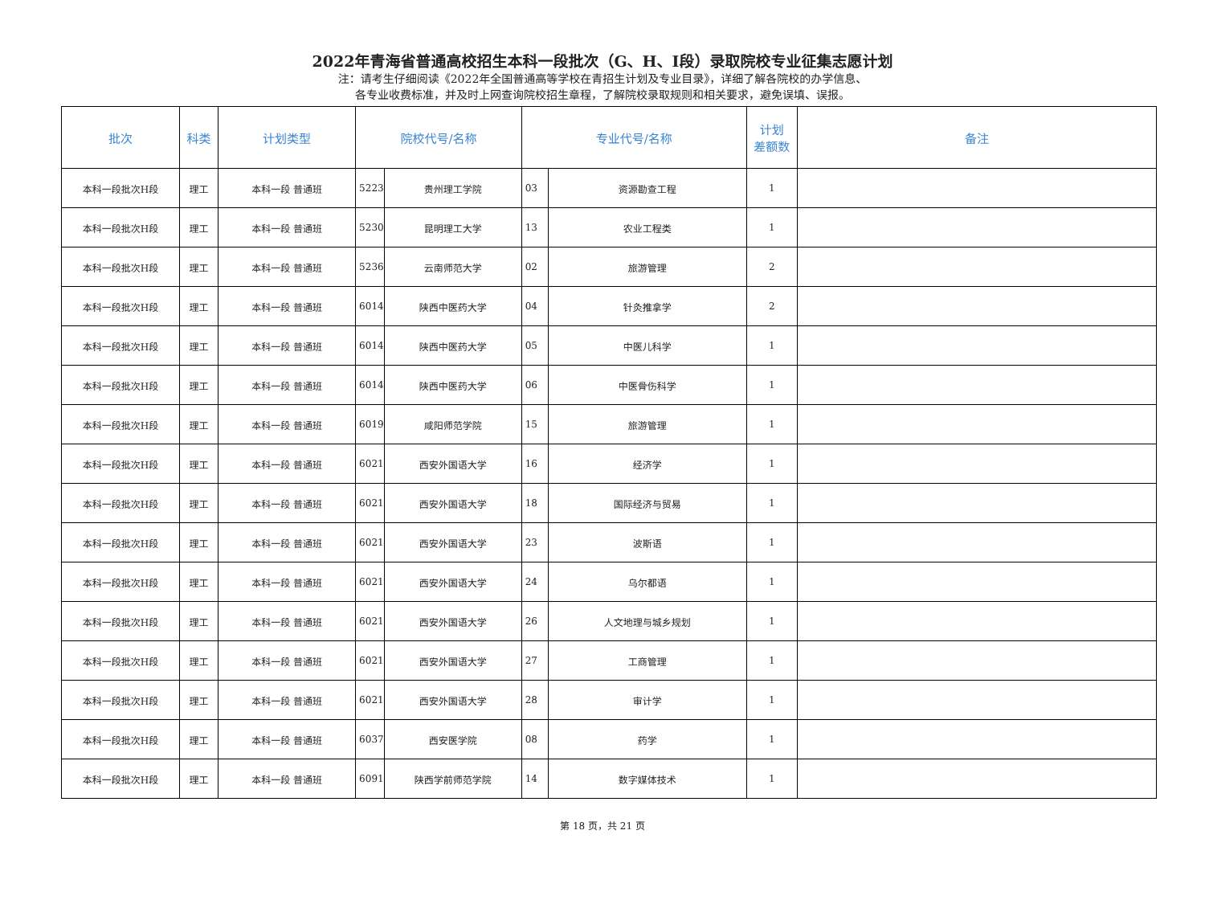2022年青海省普通高校招生本科一段批次（G、H、I段）录取院校专业征集志愿计划
注：请考生仔细阅读《2022年全国普通高等学校在青招生计划及专业目录》，详细了解各院校的办学信息、
各专业收费标准，并及时上网查询院校招生章程，了解院校录取规则和相关要求，避免误填、误报。
| 批次 | 科类 | 计划类型 | 院校代号/名称 | | 专业代号/名称 | | 计划 差额数 | 备注 |
| --- | --- | --- | --- | --- | --- | --- | --- | --- |
| 本科一段批次H段 | 理工 | 本科一段 普通班 | 5223 | 贵州理工学院 | 03 | 资源勘查工程 | 1 | |
| 本科一段批次H段 | 理工 | 本科一段 普通班 | 5230 | 昆明理工大学 | 13 | 农业工程类 | 1 | |
| 本科一段批次H段 | 理工 | 本科一段 普通班 | 5236 | 云南师范大学 | 02 | 旅游管理 | 2 | |
| 本科一段批次H段 | 理工 | 本科一段 普通班 | 6014 | 陕西中医药大学 | 04 | 针灸推拿学 | 2 | |
| 本科一段批次H段 | 理工 | 本科一段 普通班 | 6014 | 陕西中医药大学 | 05 | 中医儿科学 | 1 | |
| 本科一段批次H段 | 理工 | 本科一段 普通班 | 6014 | 陕西中医药大学 | 06 | 中医骨伤科学 | 1 | |
| 本科一段批次H段 | 理工 | 本科一段 普通班 | 6019 | 咸阳师范学院 | 15 | 旅游管理 | 1 | |
| 本科一段批次H段 | 理工 | 本科一段 普通班 | 6021 | 西安外国语大学 | 16 | 经济学 | 1 | |
| 本科一段批次H段 | 理工 | 本科一段 普通班 | 6021 | 西安外国语大学 | 18 | 国际经济与贸易 | 1 | |
| 本科一段批次H段 | 理工 | 本科一段 普通班 | 6021 | 西安外国语大学 | 23 | 波斯语 | 1 | |
| 本科一段批次H段 | 理工 | 本科一段 普通班 | 6021 | 西安外国语大学 | 24 | 乌尔都语 | 1 | |
| 本科一段批次H段 | 理工 | 本科一段 普通班 | 6021 | 西安外国语大学 | 26 | 人文地理与城乡规划 | 1 | |
| 本科一段批次H段 | 理工 | 本科一段 普通班 | 6021 | 西安外国语大学 | 27 | 工商管理 | 1 | |
| 本科一段批次H段 | 理工 | 本科一段 普通班 | 6021 | 西安外国语大学 | 28 | 审计学 | 1 | |
| 本科一段批次H段 | 理工 | 本科一段 普通班 | 6037 | 西安医学院 | 08 | 药学 | 1 | |
| 本科一段批次H段 | 理工 | 本科一段 普通班 | 6091 | 陕西学前师范学院 | 14 | 数字媒体技术 | 1 | |
第 18 页，共 21 页